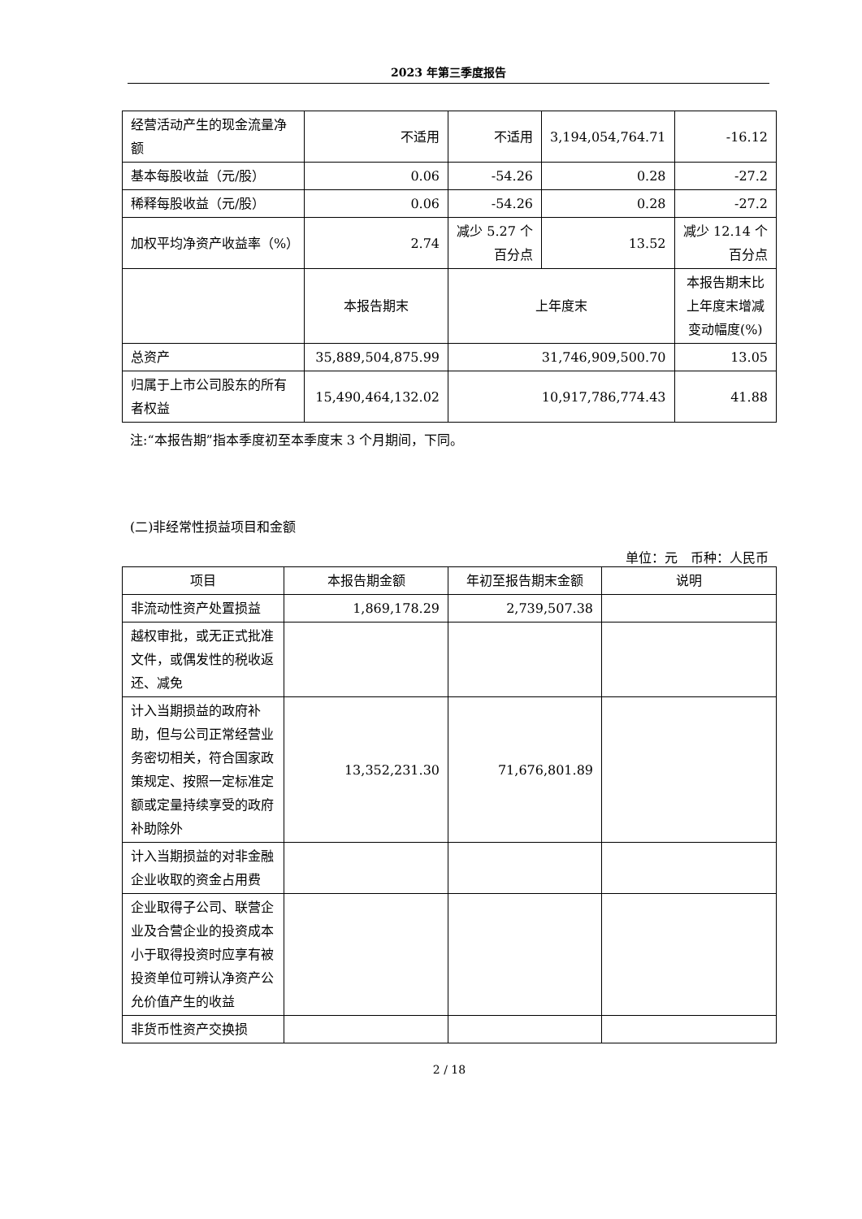2023 年第三季度报告
| 经营活动产生的现金流量净额 | 不适用 | 不适用 | 3,194,054,764.71 | -16.12 |
| 基本每股收益（元/股） | 0.06 | -54.26 | 0.28 | -27.2 |
| 稀释每股收益（元/股） | 0.06 | -54.26 | 0.28 | -27.2 |
| 加权平均净资产收益率（%） | 2.74 | 减少 5.27 个百分点 | 13.52 | 减少 12.14 个百分点 |
| | 本报告期末 | 上年度末 | | 本报告期末比上年度末增减变动幅度(%) |
| 总资产 | 35,889,504,875.99 | 31,746,909,500.70 | | 13.05 |
| 归属于上市公司股东的所有者权益 | 15,490,464,132.02 | 10,917,786,774.43 | | 41.88 |
注:“本报告期”指本季度初至本季度末 3 个月期间，下同。
(二)非经常性损益项目和金额
单位：元　币种：人民币
| 项目 | 本报告期金额 | 年初至报告期末金额 | 说明 |
| 非流动性资产处置损益 | 1,869,178.29 | 2,739,507.38 | |
| 越权审批，或无正式批准文件，或偶发性的税收返还、减免 | | | |
| 计入当期损益的政府补助，但与公司正常经营业务密切相关，符合国家政策规定、按照一定标准定额或定量持续享受的政府补助除外 | 13,352,231.30 | 71,676,801.89 | |
| 计入当期损益的对非金融企业收取的资金占用费 | | | |
| 企业取得子公司、联营企业及合营企业的投资成本小于取得投资时应享有被投资单位可辨认净资产公允价值产生的收益 | | | |
| 非货币性资产交换损 | | | |
2 / 18